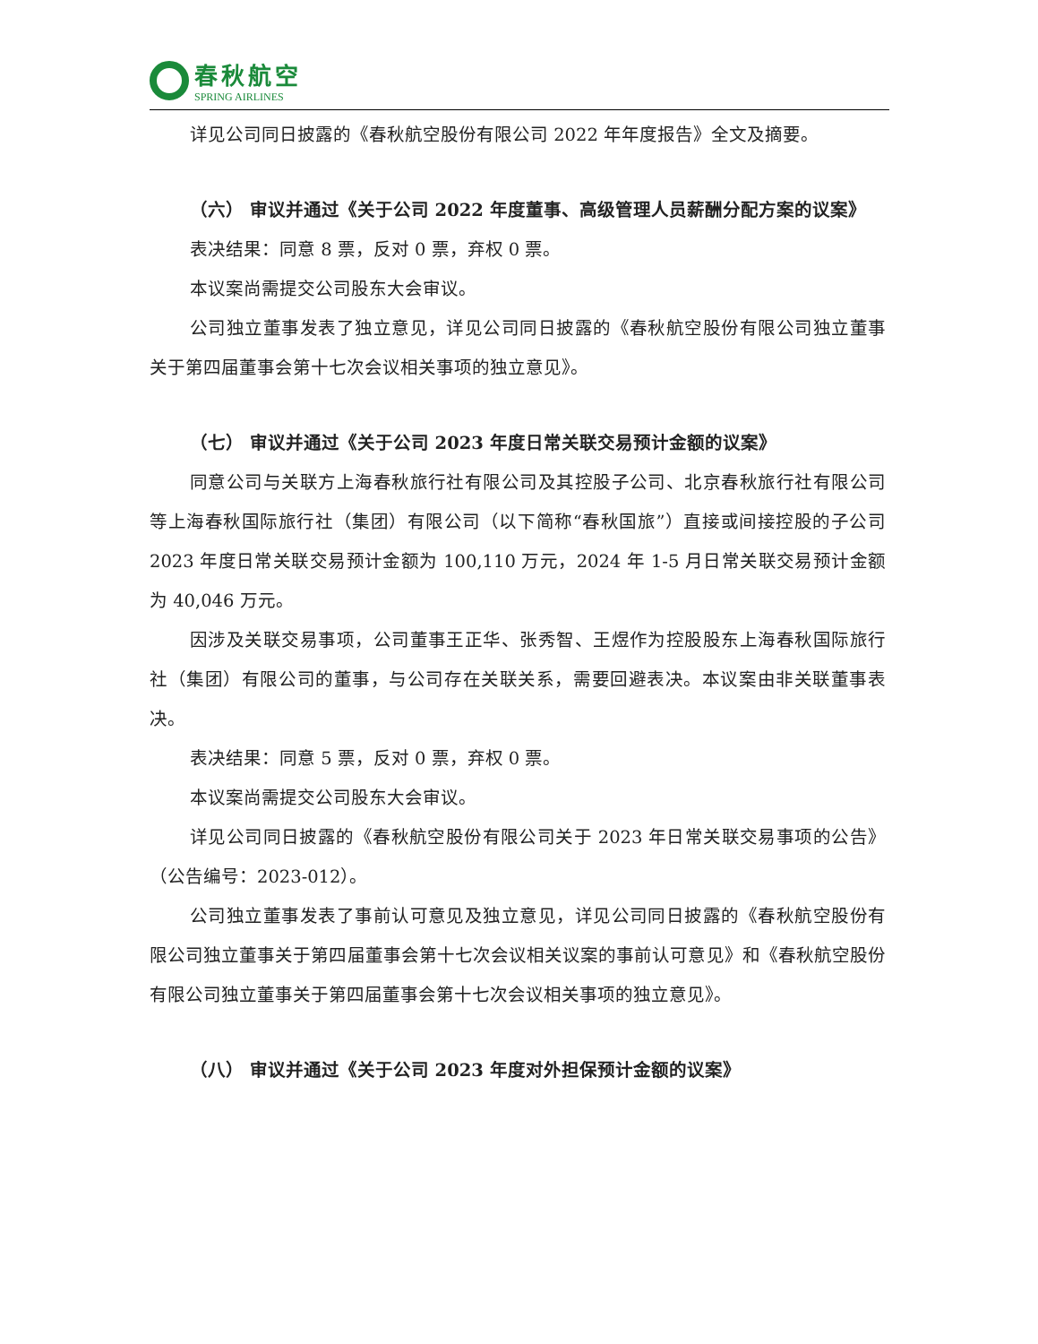春秋航空
SPRING AIRLINES
详见公司同日披露的《春秋航空股份有限公司 2022 年年度报告》全文及摘要。
（六） 审议并通过《关于公司 2022 年度董事、高级管理人员薪酬分配方案的议案》
表决结果：同意 8 票，反对 0 票，弃权 0 票。
本议案尚需提交公司股东大会审议。
公司独立董事发表了独立意见，详见公司同日披露的《春秋航空股份有限公司独立董事关于第四届董事会第十七次会议相关事项的独立意见》。
（七） 审议并通过《关于公司 2023 年度日常关联交易预计金额的议案》
同意公司与关联方上海春秋旅行社有限公司及其控股子公司、北京春秋旅行社有限公司等上海春秋国际旅行社（集团）有限公司（以下简称“春秋国旅”）直接或间接控股的子公司 2023 年度日常关联交易预计金额为 100,110 万元，2024 年 1-5 月日常关联交易预计金额为 40,046 万元。
因涉及关联交易事项，公司董事王正华、张秀智、王煜作为控股股东上海春秋国际旅行社（集团）有限公司的董事，与公司存在关联关系，需要回避表决。本议案由非关联董事表决。
表决结果：同意 5 票，反对 0 票，弃权 0 票。
本议案尚需提交公司股东大会审议。
详见公司同日披露的《春秋航空股份有限公司关于 2023 年日常关联交易事项的公告》（公告编号：2023-012）。
公司独立董事发表了事前认可意见及独立意见，详见公司同日披露的《春秋航空股份有限公司独立董事关于第四届董事会第十七次会议相关议案的事前认可意见》和《春秋航空股份有限公司独立董事关于第四届董事会第十七次会议相关事项的独立意见》。
（八） 审议并通过《关于公司 2023 年度对外担保预计金额的议案》